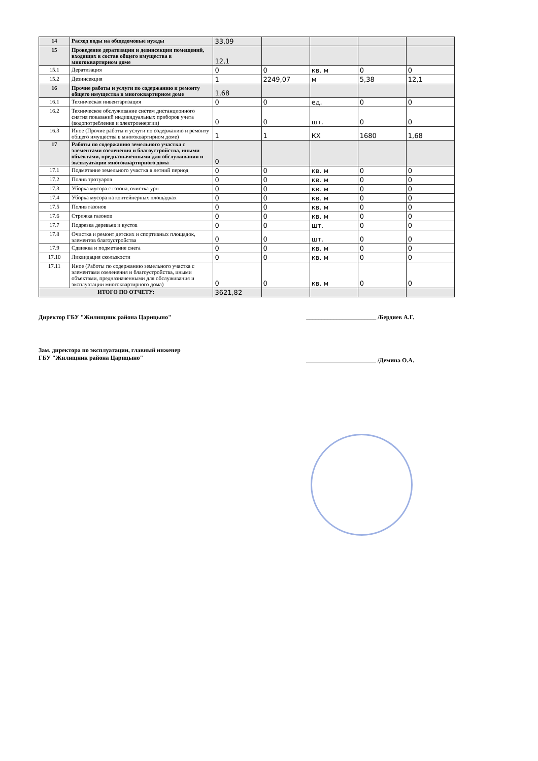| 14 | Расход воды на общедомовые нужды | 33,09 | | | | |
| 15 | Проведение дератизации и дезинсекции помещений, входящих в состав общего имущества в многоквартирном доме | 12,1 | | | | |
| 15.1 | Дератизация | 0 | 0 | кв. м | 0 | 0 |
| 15.2 | Дезинсекция | 1 | 2249,07 | м | 5,38 | 12,1 |
| 16 | Прочие работы и услуги по содержанию и ремонту общего имущества в многоквартирном доме | 1,68 | | | | |
| 16.1 | Техническая инвентаризация | 0 | 0 | ед. | 0 | 0 |
| 16.2 | Техническое обслуживание систем дистанционного снятия показаний индивидуальных приборов учета (водопотребления и электроэнергии) | 0 | 0 | шт. | 0 | 0 |
| 16.3 | Иное (Прочие работы и услуги по содержанию и ремонту общего имущества в многоквартирном доме) | 1 | 1 | КХ | 1680 | 1,68 |
| 17 | Работы по содержанию земельного участка с элементами озеленения и благоустройства, иными объектами, предназначенными для обслуживания и эксплуатации многоквартирного дома | 0 | | | | |
| 17.1 | Подметание земельного участка в летний период | 0 | 0 | кв. м | 0 | 0 |
| 17.2 | Полив тротуаров | 0 | 0 | кв. м | 0 | 0 |
| 17.3 | Уборка мусора с газона, очистка урн | 0 | 0 | кв. м | 0 | 0 |
| 17.4 | Уборка мусора на контейнерных площадках | 0 | 0 | кв. м | 0 | 0 |
| 17.5 | Полив газонов | 0 | 0 | кв. м | 0 | 0 |
| 17.6 | Стрижка газонов | 0 | 0 | кв. м | 0 | 0 |
| 17.7 | Подрезка деревьев и кустов | 0 | 0 | шт. | 0 | 0 |
| 17.8 | Очистка и ремонт детских и спортивных площадок, элементов благоустройства | 0 | 0 | шт. | 0 | 0 |
| 17.9 | Сдвижка и подметание снега | 0 | 0 | кв. м | 0 | 0 |
| 17.10 | Ликвидация скользкости | 0 | 0 | кв. м | 0 | 0 |
| 17.11 | Иное (Работы по содержанию земельного участка с элементами озеленения и благоустройства, иными объектами, предназначенными для обслуживания и эксплуатации многоквартирного дома) | 0 | 0 | кв. м | 0 | 0 |
| ИТОГО ПО ОТЧЕТУ: | | 3621,82 | | | | |
Директор ГБУ "Жилищник района Царицыно" _______________________ /Бердиев А.Г.
Зам. директора по эксплуатации, главный инженер
ГБУ "Жилищник района Царицыно" _______________________ /Демина О.А.